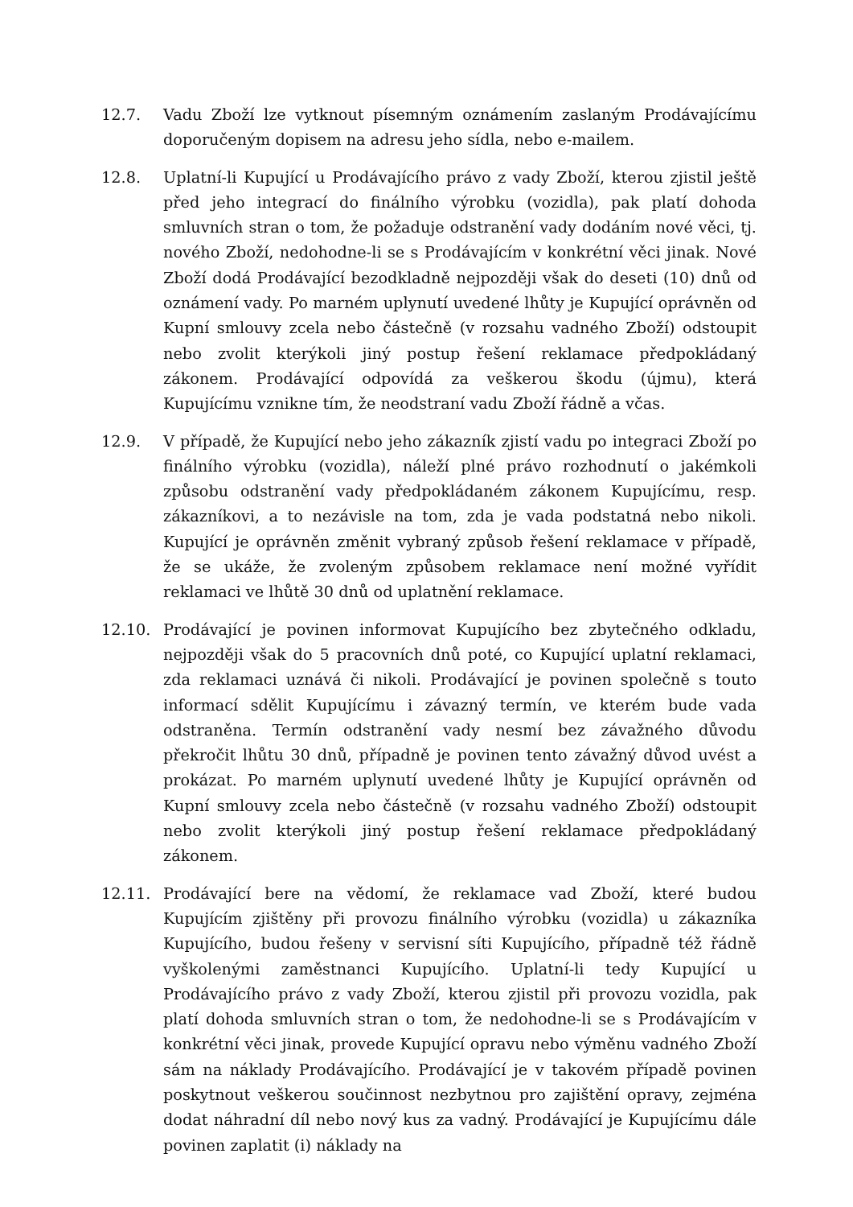12.7. Vadu Zboží lze vytknout písemným oznámením zaslaným Prodávajícímu doporučeným dopisem na adresu jeho sídla, nebo e-mailem.
12.8. Uplatní-li Kupující u Prodávajícího právo z vady Zboží, kterou zjistil ještě před jeho integrací do finálního výrobku (vozidla), pak platí dohoda smluvních stran o tom, že požaduje odstranění vady dodáním nové věci, tj. nového Zboží, nedohodne-li se s Prodávajícím v konkrétní věci jinak. Nové Zboží dodá Prodávající bezodkladně nejpozději však do deseti (10) dnů od oznámení vady. Po marném uplynutí uvedené lhůty je Kupující oprávněn od Kupní smlouvy zcela nebo částečně (v rozsahu vadného Zboží) odstoupit nebo zvolit kterýkoli jiný postup řešení reklamace předpokládaný zákonem. Prodávající odpovídá za veškerou škodu (újmu), která Kupujícímu vznikne tím, že neodstraní vadu Zboží řádně a včas.
12.9. V případě, že Kupující nebo jeho zákazník zjistí vadu po integraci Zboží po finálního výrobku (vozidla), náleží plné právo rozhodnutí o jakémkoli způsobu odstranění vady předpokládaném zákonem Kupujícímu, resp. zákazníkovi, a to nezávisle na tom, zda je vada podstatná nebo nikoli. Kupující je oprávněn změnit vybraný způsob řešení reklamace v případě, že se ukáže, že zvoleným způsobem reklamace není možné vyřídit reklamaci ve lhůtě 30 dnů od uplatnění reklamace.
12.10. Prodávající je povinen informovat Kupujícího bez zbytečného odkladu, nejpozději však do 5 pracovních dnů poté, co Kupující uplatní reklamaci, zda reklamaci uznává či nikoli. Prodávající je povinen společně s touto informací sdělit Kupujícímu i závazný termín, ve kterém bude vada odstraněna. Termín odstranění vady nesmí bez závažného důvodu překročit lhůtu 30 dnů, případně je povinen tento závažný důvod uvést a prokázat. Po marném uplynutí uvedené lhůty je Kupující oprávněn od Kupní smlouvy zcela nebo částečně (v rozsahu vadného Zboží) odstoupit nebo zvolit kterýkoli jiný postup řešení reklamace předpokládaný zákonem.
12.11. Prodávající bere na vědomí, že reklamace vad Zboží, které budou Kupujícím zjištěny při provozu finálního výrobku (vozidla) u zákazníka Kupujícího, budou řešeny v servisní síti Kupujícího, případně též řádně vyškolenými zaměstnanci Kupujícího. Uplatní-li tedy Kupující u Prodávajícího právo z vady Zboží, kterou zjistil při provozu vozidla, pak platí dohoda smluvních stran o tom, že nedohodne-li se s Prodávajícím v konkrétní věci jinak, provede Kupující opravu nebo výměnu vadného Zboží sám na náklady Prodávajícího. Prodávající je v takovém případě povinen poskytnout veškerou součinnost nezbytnou pro zajištění opravy, zejména dodat náhradní díl nebo nový kus za vadný. Prodávající je Kupujícímu dále povinen zaplatit (i) náklady na